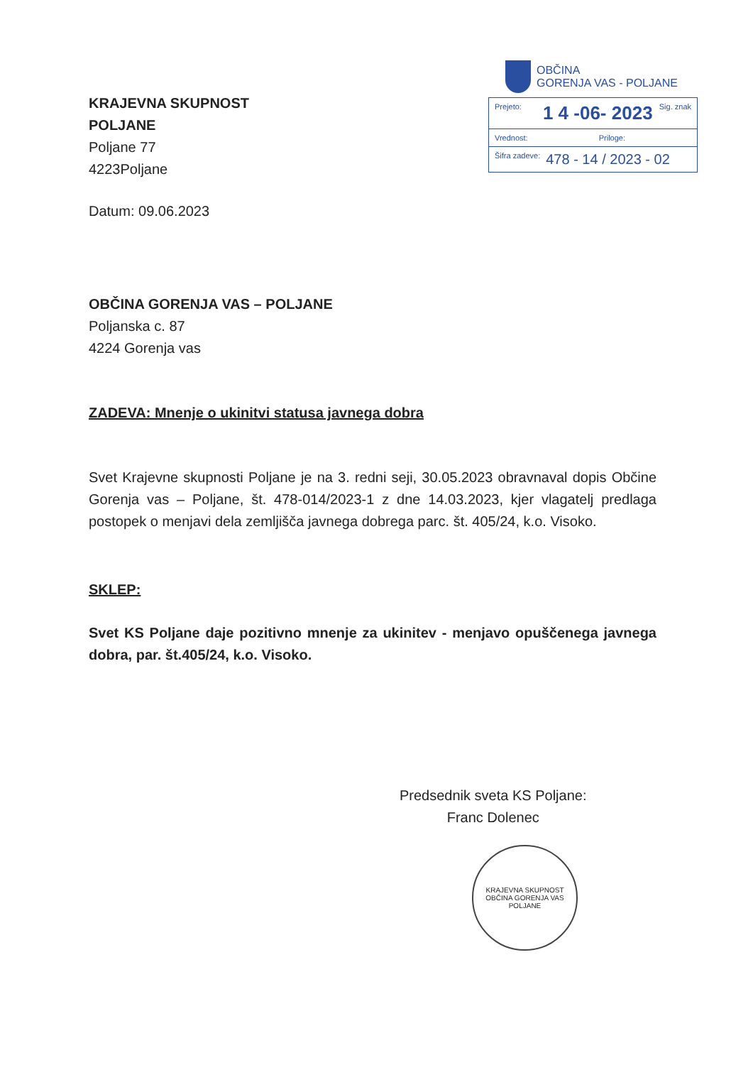OBČINA
GORENJA VAS - POLJANE
Prejeto: 1 4 -06- 2023 Sig. znak
Vrednost: Priloge:
Šifra zadeve: 478 - 14 / 2023 - 02
KRAJEVNA SKUPNOST
POLJANE
Poljane 77
4223Poljane
Datum: 09.06.2023
OBČINA GORENJA VAS – POLJANE
Poljanska c. 87
4224 Gorenja vas
ZADEVA: Mnenje o ukinitvi statusa javnega dobra
Svet Krajevne skupnosti Poljane je na 3. redni seji, 30.05.2023 obravnaval dopis Občine Gorenja vas – Poljane, št. 478-014/2023-1 z dne 14.03.2023, kjer vlagatelj predlaga postopek o menjavi dela zemljišča javnega dobrega parc. št. 405/24, k.o. Visoko.
SKLEP:
Svet KS Poljane daje pozitivno mnenje za ukinitev - menjavo opuščenega javnega dobra, par. št.405/24, k.o. Visoko.
Predsednik sveta KS Poljane:
Franc Dolenec
KRAJEVNA SKUPNOST
OBČINA GORENJA VAS
POLJANE